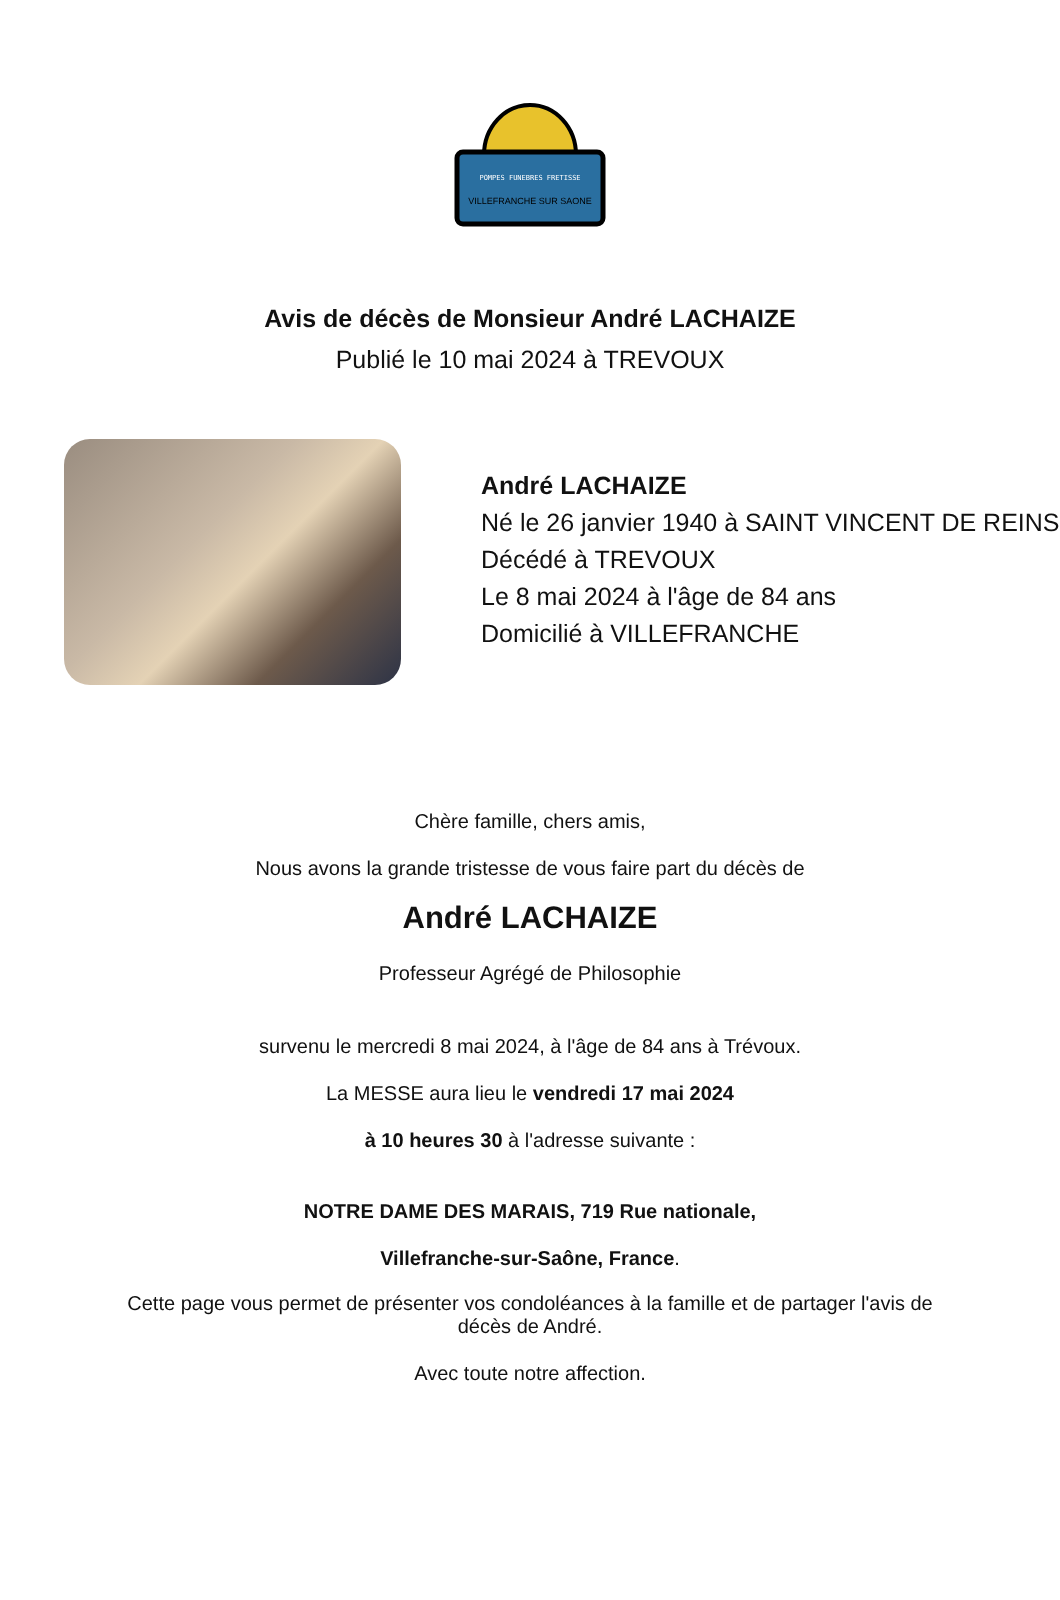POMPES FUNEBRES FRETISSE
VILLEFRANCHE SUR SAONE
Avis de décès de Monsieur André LACHAIZE
Publié le 10 mai 2024 à TREVOUX
André LACHAIZE
Né le 26 janvier 1940 à SAINT VINCENT DE REINS
Décédé à TREVOUX
Le 8 mai 2024 à l'âge de 84 ans
Domicilié à VILLEFRANCHE
Chère famille, chers amis,
Nous avons la grande tristesse de vous faire part du décès de
André LACHAIZE
Professeur Agrégé de Philosophie
survenu le mercredi 8 mai 2024, à l'âge de 84 ans à Trévoux.
La MESSE aura lieu le vendredi 17 mai 2024
à 10 heures 30 à l'adresse suivante :
NOTRE DAME DES MARAIS, 719 Rue nationale,
Villefranche-sur-Saône, France.
Cette page vous permet de présenter vos condoléances à la famille et de partager l'avis de décès de André.
Avec toute notre affection.